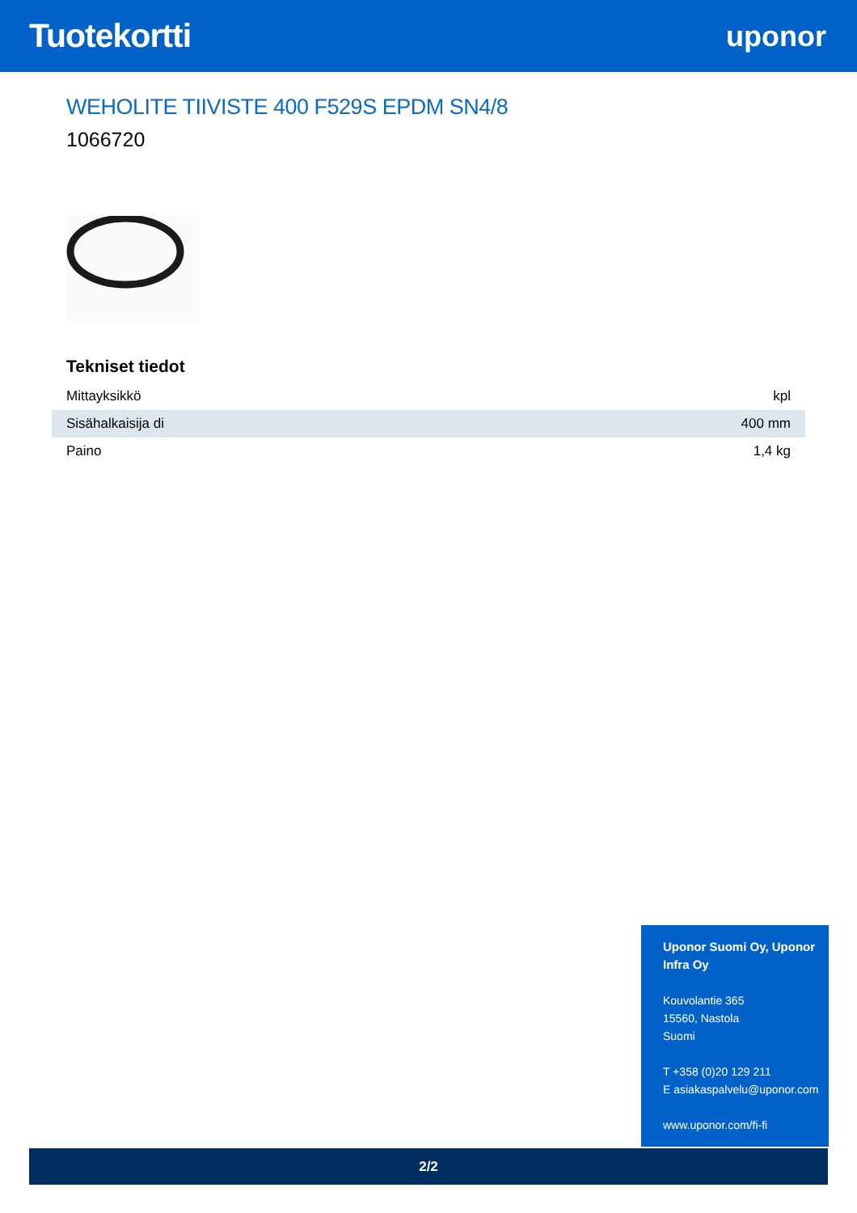Tuotekortti uponor
WEHOLITE TIIVISTE 400 F529S EPDM SN4/8
1066720
Tekniset tiedot
| Mittayksikkö | kpl |
| Sisähalkaisija di | 400 mm |
| Paino | 1,4 kg |
Uponor Suomi Oy, Uponor Infra Oy
Kouvolantie 365
15560, Nastola
Suomi
T +358 (0)20 129 211
E asiakaspalvelu@uponor.com
www.uponor.com/fi-fi
2/2